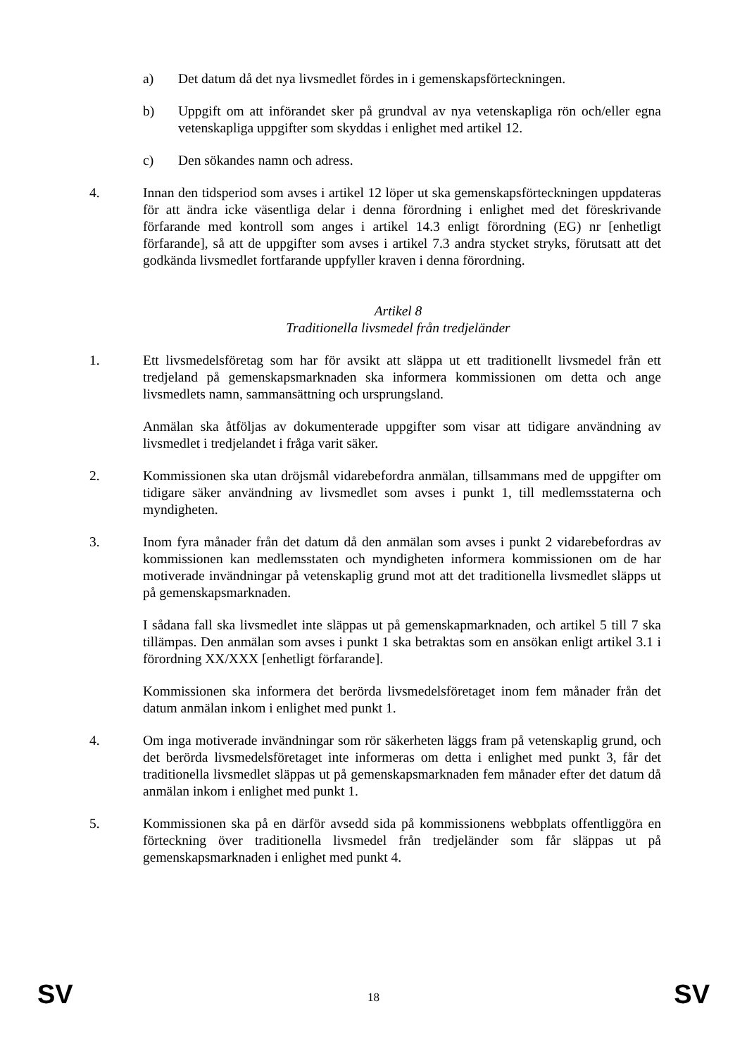a) Det datum då det nya livsmedlet fördes in i gemenskapsförteckningen.
b) Uppgift om att införandet sker på grundval av nya vetenskapliga rön och/eller egna vetenskapliga uppgifter som skyddas i enlighet med artikel 12.
c) Den sökandes namn och adress.
4. Innan den tidsperiod som avses i artikel 12 löper ut ska gemenskapsförteckningen uppdateras för att ändra icke väsentliga delar i denna förordning i enlighet med det föreskrivande förfarande med kontroll som anges i artikel 14.3 enligt förordning (EG) nr [enhetligt förfarande], så att de uppgifter som avses i artikel 7.3 andra stycket stryks, förutsatt att det godkända livsmedlet fortfarande uppfyller kraven i denna förordning.
Artikel 8
Traditionella livsmedel från tredjeländer
1. Ett livsmedelsföretag som har för avsikt att släppa ut ett traditionellt livsmedel från ett tredjeland på gemenskapsmarknaden ska informera kommissionen om detta och ange livsmedlets namn, sammansättning och ursprungsland.
Anmälan ska åtföljas av dokumenterade uppgifter som visar att tidigare användning av livsmedlet i tredjelandet i fråga varit säker.
2. Kommissionen ska utan dröjsmål vidarebefordra anmälan, tillsammans med de uppgifter om tidigare säker användning av livsmedlet som avses i punkt 1, till medlemsstaterna och myndigheten.
3. Inom fyra månader från det datum då den anmälan som avses i punkt 2 vidarebefordras av kommissionen kan medlemsstaten och myndigheten informera kommissionen om de har motiverade invändningar på vetenskaplig grund mot att det traditionella livsmedlet släpps ut på gemenskapsmarknaden.
I sådana fall ska livsmedlet inte släppas ut på gemenskapmarknaden, och artikel 5 till 7 ska tillämpas. Den anmälan som avses i punkt 1 ska betraktas som en ansökan enligt artikel 3.1 i förordning XX/XXX [enhetligt förfarande].
Kommissionen ska informera det berörda livsmedelsföretaget inom fem månader från det datum anmälan inkom i enlighet med punkt 1.
4. Om inga motiverade invändningar som rör säkerheten läggs fram på vetenskaplig grund, och det berörda livsmedelsföretaget inte informeras om detta i enlighet med punkt 3, får det traditionella livsmedlet släppas ut på gemenskapsmarknaden fem månader efter det datum då anmälan inkom i enlighet med punkt 1.
5. Kommissionen ska på en därför avsedd sida på kommissionens webbplats offentliggöra en förteckning över traditionella livsmedel från tredjeländer som får släppas ut på gemenskapsmarknaden i enlighet med punkt 4.
SV 18 SV